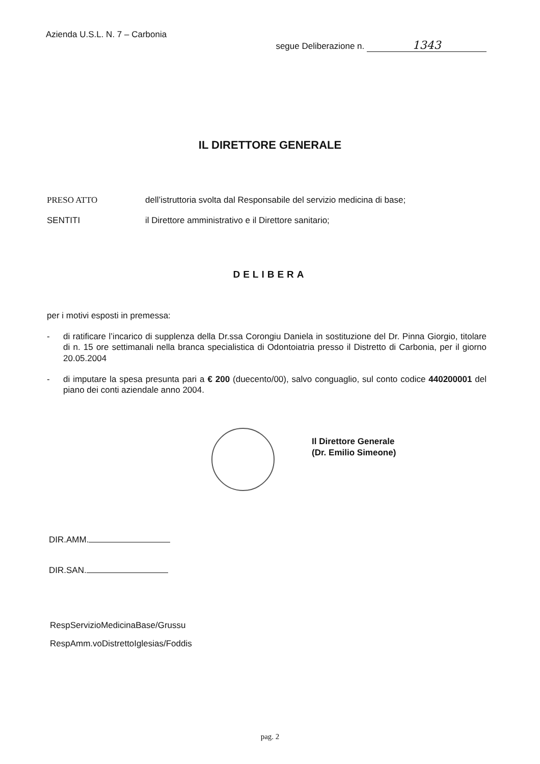Azienda U.S.L. N. 7 – Carbonia
segue Deliberazione n. 1343
IL DIRETTORE GENERALE
PRESO ATTO dell’istruttoria svolta dal Responsabile del servizio medicina di base;
SENTITI il Direttore amministrativo e il Direttore sanitario;
DELIBERA
per i motivi esposti in premessa:
- di ratificare l’incarico di supplenza della Dr.ssa Corongiu Daniela in sostituzione del Dr. Pinna Giorgio, titolare di n. 15 ore settimanali nella branca specialistica di Odontoiatria presso il Distretto di Carbonia, per il giorno 20.05.2004
- di imputare la spesa presunta pari a € 200 (duecento/00), salvo conguaglio, sul conto codice 440200001 del piano dei conti aziendale anno 2004.
Il Direttore Generale
(Dr. Emilio Simeone)
DIR.AMM.
DIR.SAN.
RespServizioMedicinaBase/Grussu
RespAmm.voDistrettoIglesias/Foddis
pag. 2